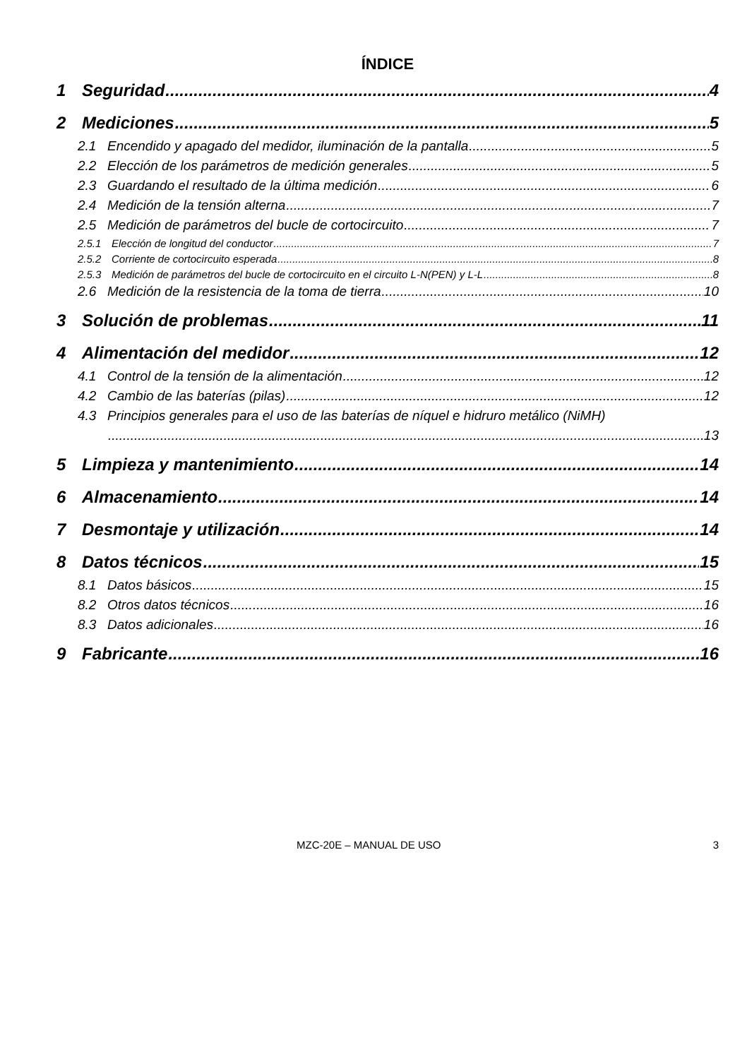ÍNDICE
1 Seguridad 4
2 Mediciones 5
2.1 Encendido y apagado del medidor, iluminación de la pantalla 5
2.2 Elección de los parámetros de medición generales 5
2.3 Guardando el resultado de la última medición 6
2.4 Medición de la tensión alterna 7
2.5 Medición de parámetros del bucle de cortocircuito 7
2.5.1 Elección de longitud del conductor 7
2.5.2 Corriente de cortocircuito esperada 8
2.5.3 Medición de parámetros del bucle de cortocircuito en el circuito L-N(PEN) y L-L 8
2.6 Medición de la resistencia de la toma de tierra 10
3 Solución de problemas 11
4 Alimentación del medidor 12
4.1 Control de la tensión de la alimentación 12
4.2 Cambio de las baterías (pilas) 12
4.3 Principios generales para el uso de las baterías de níquel e hidruro metálico (NiMH)
13
5 Limpieza y mantenimiento 14
6 Almacenamiento 14
7 Desmontaje y utilización 14
8 Datos técnicos 15
8.1 Datos básicos 15
8.2 Otros datos técnicos 16
8.3 Datos adicionales 16
9 Fabricante 16
MZC-20E – MANUAL DE USO 3